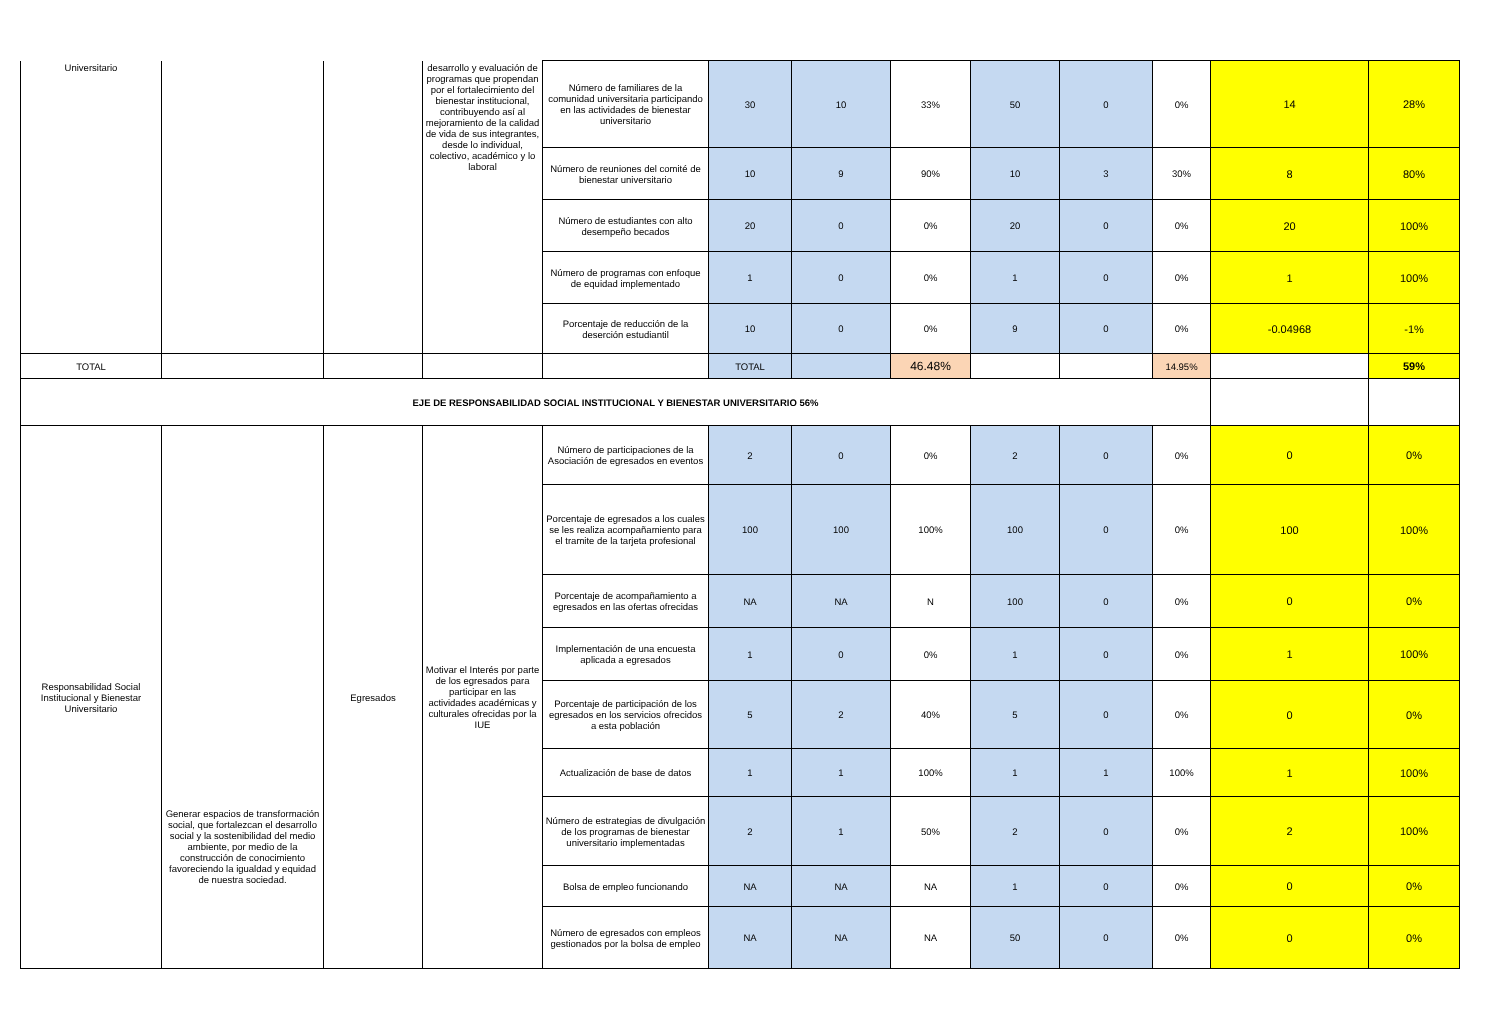| Universitario | | | desarrollo y evaluación de programas que propendan por el fortalecimiento del bienestar institucional, contribuyendo así al mejoramiento de la calidad de vida de sus integrantes, desde lo individual, colectivo, académico y lo laboral | Número de familiares de la comunidad universitaria participando en las actividades de bienestar universitario | 30 | 10 | 33% | 50 | 0 | 0% | 14 | 28% |
| | | | | Número de reuniones del comité de bienestar universitario | 10 | 9 | 90% | 10 | 3 | 30% | 8 | 80% |
| | | | | Número de estudiantes con alto desempeño becados | 20 | 0 | 0% | 20 | 0 | 0% | 20 | 100% |
| | | | | Número de programas con enfoque de equidad implementado | 1 | 0 | 0% | 1 | 0 | 0% | 1 | 100% |
| | | | | Porcentaje de reducción de la deserción estudiantil | 10 | 0 | 0% | 9 | 0 | 0% | -0.04968 | -1% |
| TOTAL | | | | | TOTAL | | 46.48% | | | 14.95% | | 59% |
| EJE DE RESPONSABILIDAD SOCIAL INSTITUCIONAL Y BIENESTAR UNIVERSITARIO 56% | | | | | | | | | | | | |
| Responsabilidad Social Institucional y Bienestar Universitario | Generar espacios de transformación social, que fortalezcan el desarrollo social y la sostenibilidad del medio ambiente, por medio de la construcción de conocimiento favoreciendo la igualdad y equidad de nuestra sociedad. | Egresados | Motivar el Interés por parte de los egresados para participar en las actividades académicas y culturales ofrecidas por la IUE | Número de participaciones de la Asociación de egresados en eventos | 2 | 0 | 0% | 2 | 0 | 0% | 0 | 0% |
| | | | | Porcentaje de egresados a los cuales se les realiza acompañamiento para el tramite de la tarjeta profesional | 100 | 100 | 100% | 100 | 0 | 0% | 100 | 100% |
| | | | | Porcentaje de acompañamiento a egresados en las ofertas ofrecidas | NA | NA | N | 100 | 0 | 0% | 0 | 0% |
| | | | | Implementación de una encuesta aplicada a egresados | 1 | 0 | 0% | 1 | 0 | 0% | 1 | 100% |
| | | | | Porcentaje de participación de los egresados en los servicios ofrecidos a esta población | 5 | 2 | 40% | 5 | 0 | 0% | 0 | 0% |
| | | | | Actualización de base de datos | 1 | 1 | 100% | 1 | 1 | 100% | 1 | 100% |
| | | | | Número de estrategias de divulgación de los programas de bienestar universitario implementadas | 2 | 1 | 50% | 2 | 0 | 0% | 2 | 100% |
| | | | | Bolsa de empleo funcionando | NA | NA | NA | 1 | 0 | 0% | 0 | 0% |
| | | | | Número de egresados con empleos gestionados por la bolsa de empleo | NA | NA | NA | 50 | 0 | 0% | 0 | 0% |